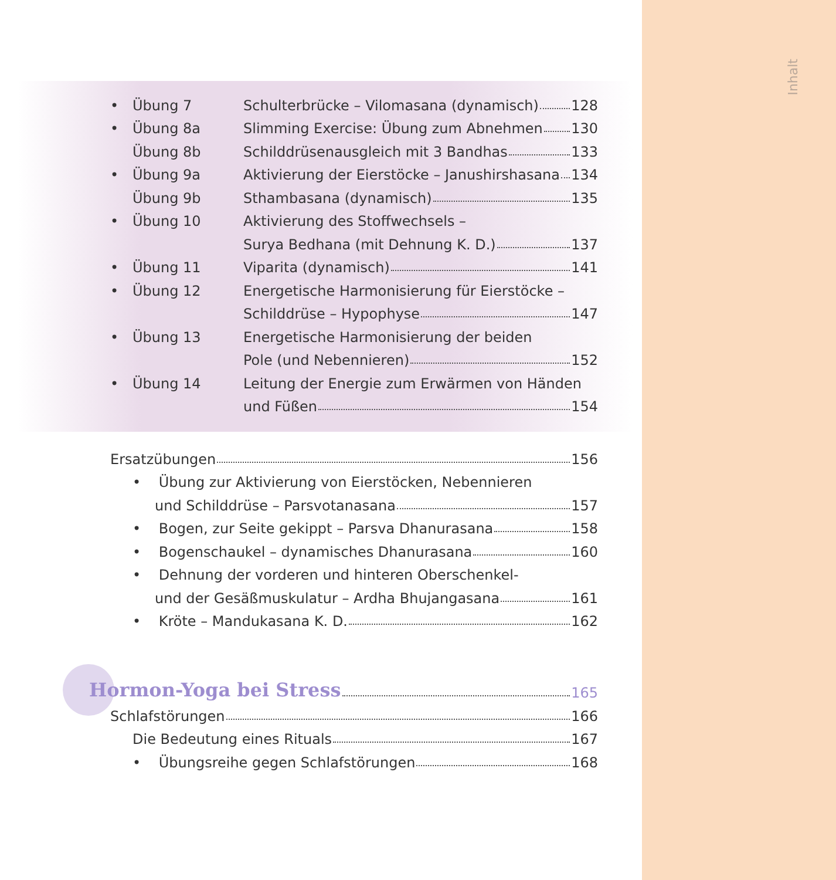Inhalt
• Übung 7 Schulterbrücke – Vilomasana (dynamisch) 128
• Übung 8a Slimming Exercise: Übung zum Abnehmen 130
Übung 8b Schilddrüsenausgleich mit 3 Bandhas 133
• Übung 9a Aktivierung der Eierstöcke – Janushirshasana 134
Übung 9b Sthambasana (dynamisch) 135
• Übung 10 Aktivierung des Stoffwechsels –
Surya Bedhana (mit Dehnung K. D.) 137
• Übung 11 Viparita (dynamisch) 141
• Übung 12 Energetische Harmonisierung für Eierstöcke –
Schilddrüse – Hypophyse 147
• Übung 13 Energetische Harmonisierung der beiden
Pole (und Nebennieren) 152
• Übung 14 Leitung der Energie zum Erwärmen von Händen
und Füßen 154
Ersatzübungen 156
• Übung zur Aktivierung von Eierstöcken, Nebennieren
und Schilddrüse – Parsvotanasana 157
• Bogen, zur Seite gekippt – Parsva Dhanurasana 158
• Bogenschaukel – dynamisches Dhanurasana 160
• Dehnung der vorderen und hinteren Oberschenkel-
und der Gesäßmuskulatur – Ardha Bhujangasana 161
• Kröte – Mandukasana K. D. 162
Hormon-Yoga bei Stress
165
Schlafstörungen 166
Die Bedeutung eines Rituals 167
• Übungsreihe gegen Schlafstörungen 168